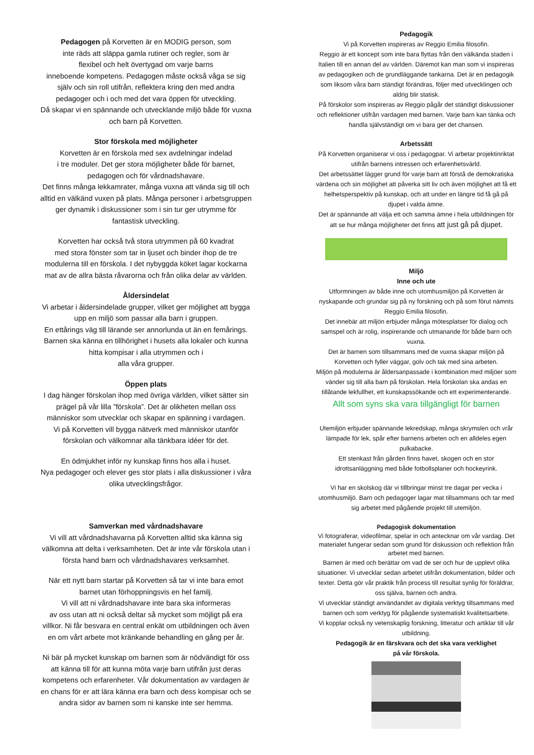Pedagogen på Korvetten är en MODIG person, som
inte räds att släppa gamla rutiner och regler, som är
flexibel och helt övertygad om varje barns
inneboende kompetens. Pedagogen måste också våga se sig
själv och sin roll utifrån, reflektera kring den med andra
pedagoger och i och med det vara öppen för utveckling.
Då skapar vi en spännande och utvecklande miljö både för vuxna
och barn på Korvetten.
Stor förskola med möjligheter
Korvetten är en förskola med sex avdelningar indelad
i tre moduler. Det ger stora möjligheter både för barnet,
pedagogen och för vårdnadshavare.
Det finns många lekkamrater, många vuxna att vända sig till och
alltid en välkänd vuxen på plats. Många personer i arbetsgruppen
ger dynamik i diskussioner som i sin tur ger utrymme för
fantastisk utveckling.
Korvetten har också två stora utrymmen på 60 kvadrat
med stora fönster som tar in ljuset och binder ihop de tre
modulerna till en förskola. I det nybyggda köket lagar kockarna
mat av de allra bästa råvarorna och från olika delar av världen.
Åldersindelat
Vi arbetar i åldersindelade grupper, vilket ger möjlighet att bygga
upp en miljö som passar alla barn i gruppen.
En ettårings väg till lärande ser annorlunda ut än en femårings.
Barnen ska känna en tillhörighet i husets alla lokaler och kunna
hitta kompisar i alla utrymmen och i
alla våra grupper.
Öppen plats
I dag hänger förskolan ihop med övriga världen, vilket sätter sin
prägel på vår lilla ”förskola”. Det är olikheten mellan oss
människor som utvecklar och skapar en spänning i vardagen.
Vi på Korvetten vill bygga nätverk med människor utanför
förskolan och välkomnar alla tänkbara idéer för det.
En ödmjukhet inför ny kunskap finns hos alla i huset.
Nya pedagoger och elever ges stor plats i alla diskussioner i våra
olika utvecklingsfrågor.
Samverkan med vårdnadshavare
Vi vill att vårdnadshavarna på Korvetten alltid ska känna sig
välkomna att delta i verksamheten. Det är inte vår förskola utan i
första hand barn och vårdnadshavares verksamhet.
När ett nytt barn startar på Korvetten så tar vi inte bara emot
barnet utan förhoppningsvis en hel familj.
Vi vill att ni vårdnadshavare inte bara ska informeras
av oss utan att ni också deltar så mycket som möjligt på era
villkor. Ni får besvara en central enkät om utbildningen och även
en om vårt arbete mot kränkande behandling en gång per år.
Ni bär på mycket kunskap om barnen som är nödvändigt för oss
att känna till för att kunna möta varje barn utifrån just deras
kompetens och erfarenheter. Vår dokumentation av vardagen är
en chans för er att lära känna era barn och dess kompisar och se
andra sidor av barnen som ni kanske inte ser hemma.
Pedagogik
Vi på Korvetten inspireras av Reggio Emilia filosofin.
Reggio är ett koncept som inte bara flyttas från den välkända staden i Italien till en annan del av världen. Däremot kan man som vi inspireras av pedagogiken och de grundläggande tankarna. Det är en pedagogik som liksom våra barn ständigt förändras, följer med utvecklingen och aldrig blir statisk.
På förskolor som inspireras av Reggio pågår det ständigt diskussioner och reflektioner utifrån vardagen med barnen. Varje barn kan tänka och handla självständigt om vi bara ger det chansen.
Arbetssätt
På Korvetten organiserar vi oss i pedagogpar. Vi arbetar projektinriktat utifrån barnens intressen och erfarenhetsvärld.
Det arbetssättet lägger grund för varje barn att förstå de demokratiska värdena och sin möjlighet att påverka sitt liv och även möjlighet att få ett helhetsperspektiv på kunskap, och att under en längre tid få gå på djupet i valda ämne.
Det är spännande att välja ett och samma ämne i hela utbildningen för att se hur många möjligheter det finns att just gå på djupet.
Miljö
Inne och ute
Utformningen av både inne och utomhusmiljön på Korvetten är nyskapande och grundar sig på ny forskning och på som förut nämnts Reggio Emilia filosofin.
Det innebär att miljön erbjuder många mötesplatser för dialog och samspel och är rolig, inspirerande och utmanande för både barn och vuxna.
Det är barnen som tillsammans med de vuxna skapar miljön på Korvetten och fyller väggar, golv och tak med sina arbeten.
Miljön på modulerna är åldersanpassade i kombination med miljöer som vänder sig till alla barn på förskolan. Hela förskolan ska andas en tillåtande lekfullhet, ett kunskapssökande och ett experimenterande.
Allt som syns ska vara tillgängligt för barnen
Utemiljön erbjuder spännande lekredskap, många skrymslen och vrår lämpade för lek, spår efter barnens arbeten och en alldeles egen pulkabacke.
Ett stenkast från gården finns havet, skogen och en stor idrottsanläggning med både fotbollsplaner och hockeyrink.
Vi har en skolskog där vi tillbringar minst tre dagar per vecka i utomhusmiljö. Barn och pedagoger lagar mat tillsammans och tar med sig arbetet med pågående projekt till utemiljön.
Pedagogisk dokumentation
Vi fotograferar, videofilmar, spelar in och antecknar om vår vardag. Det materialet fungerar sedan som grund för diskussion och reflektion från arbetet med barnen.
Barnen är med och berättar om vad de ser och hur de upplevt olika situationer. Vi utvecklar sedan arbetet utifrån dokumentation, bilder och texter. Detta gör vår praktik från process till resultat synlig för föräldrar, oss själva, barnen och andra.
Vi utvecklar ständigt användandet av digitala verktyg tillsammans med barnen och som verktyg för pågående systematiskt kvalitetsarbete.
Vi kopplar också ny vetenskaplig forskning, litteratur och artiklar till vår utbildning.
Pedagogik är en färskvara och det ska vara verklighet
på vår förskola.